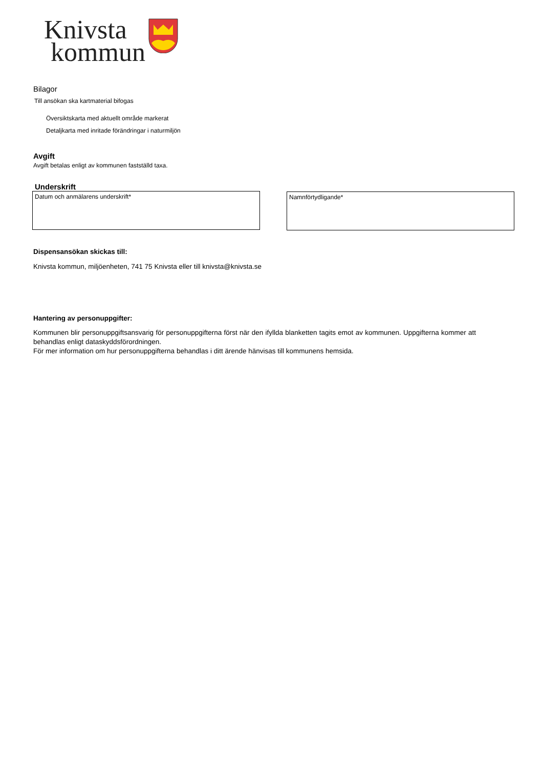Knivsta
kommun
Bilagor
Till ansökan ska kartmaterial bifogas
Översiktskarta med aktuellt område markerat
Detaljkarta med inritade förändringar i naturmiljön
Avgift
Avgift betalas enligt av kommunen fastställd taxa.
Underskrift
Datum och anmälarens underskrift* Namnförtydligande*
Dispensansökan skickas till:
Knivsta kommun, miljöenheten, 741 75 Knivsta eller till knivsta@knivsta.se
Hantering av personuppgifter:
Kommunen blir personuppgiftsansvarig för personuppgifterna först när den ifyllda blanketten tagits emot av kommunen. Uppgifterna kommer att behandlas enligt dataskyddsförordningen.
För mer information om hur personuppgifterna behandlas i ditt ärende hänvisas till kommunens hemsida.